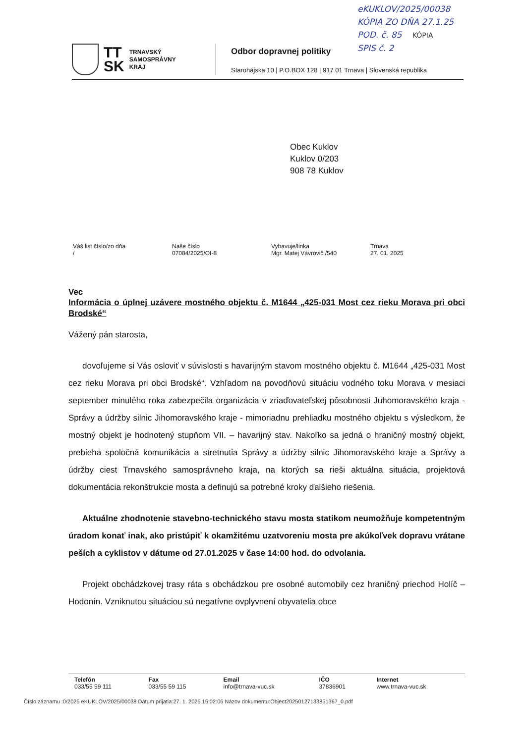eKUKLOV/2025/00038
KÓPIA ZO DŇA 27.1.25
POD. č. 85 KÓPIA
SPIS č. 2
TT
SK
TRNAVSKÝ
SAMOSPRÁVNY
KRAJ
Odbor dopravnej politiky
Starohájska 10 | P.O.BOX 128 | 917 01 Trnava | Slovenská republika
Obec Kuklov
Kuklov 0/203
908 78 Kuklov
| Váš list číslo/zo dňa / | Naše číslo 07084/2025/OI-8 | Vybavuje/linka Mgr. Matej Vávrovič /540 | Trnava 27. 01. 2025 |
Vec
Informácia o úplnej uzávere mostného objektu č. M1644 „425-031 Most cez rieku Morava pri obci Brodské“
Vážený pán starosta,
dovoľujeme si Vás osloviť v súvislosti s havarijným stavom mostného objektu č. M1644 „425-031 Most cez rieku Morava pri obci Brodské“. Vzhľadom na povodňovú situáciu vodného toku Morava v mesiaci september minulého roka zabezpečila organizácia v zriaďovateľskej pôsobnosti Juhomoravského kraja - Správy a údržby silnic Jihomoravského kraje - mimoriadnu prehliadku mostného objektu s výsledkom, že mostný objekt je hodnotený stupňom VII. – havarijný stav. Nakoľko sa jedná o hraničný mostný objekt, prebieha spoločná komunikácia a stretnutia Správy a údržby silnic Jihomoravského kraje a Správy a údržby ciest Trnavského samosprávneho kraja, na ktorých sa rieši aktuálna situácia, projektová dokumentácia rekonštrukcie mosta a definujú sa potrebné kroky ďalšieho riešenia.
Aktuálne zhodnotenie stavebno-technického stavu mosta statikom neumožňuje kompetentným úradom konať inak, ako pristúpiť k okamžitému uzatvoreniu mosta pre akúkoľvek dopravu vrátane peších a cyklistov v dátume od 27.01.2025 v čase 14:00 hod. do odvolania.
Projekt obchádzkovej trasy ráta s obchádzkou pre osobné automobily cez hraničný priechod Holíč – Hodonín. Vzniknutou situáciou sú negatívne ovplyvnení obyvatelia obce
| Telefón 033/55 59 111 | Fax 033/55 59 115 | Email info@trnava-vuc.sk | IČO 37836901 | Internet www.trnava-vuc.sk |
Číslo záznamu :0/2025 eKUKLOV/2025/00038 Dátum prijatia:27. 1. 2025 15:02:06 Názov dokumentu:Object20250127133851367_0.pdf